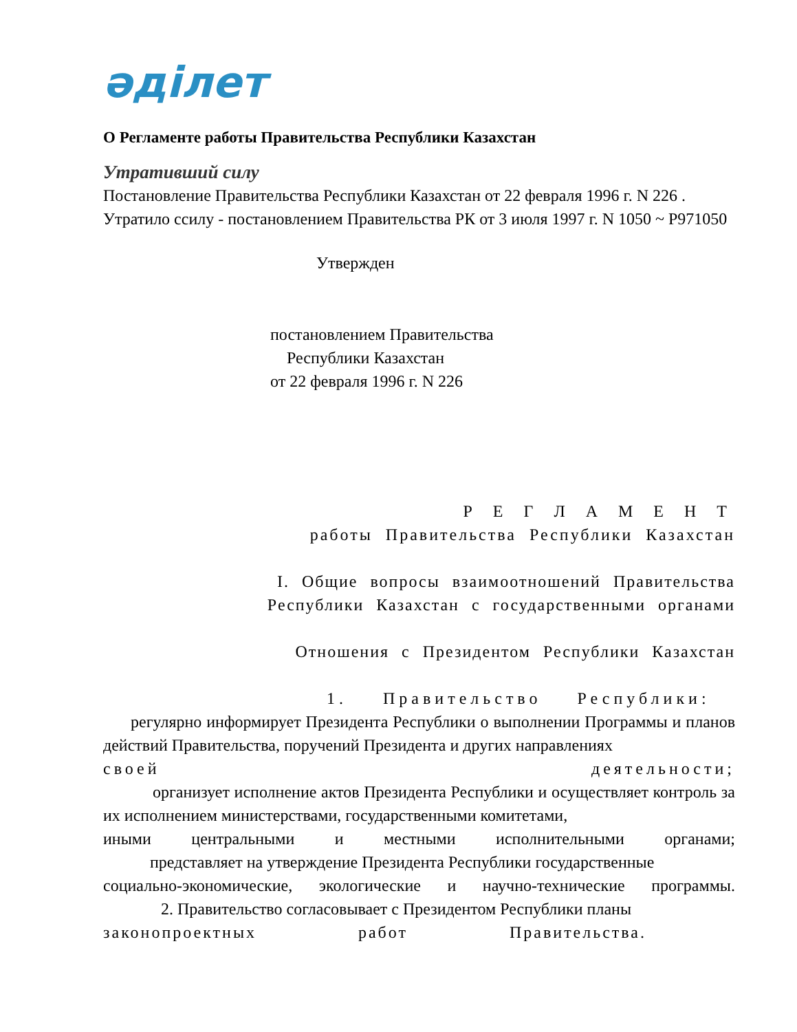әділет
О Регламенте работы Правительства Республики Казахстан
Утративший силу
Постановление Правительства Республики Казахстан от 22 февраля 1996 г. N 226 . Утратило ссилу - постановлением Правительства РК от 3 июля 1997 г. N 1050 ~ P971050
Утвержден
постановлением Правительства
Республики Казахстан
от 22 февраля 1996 г. N 226
Р Е Г Л А М Е Н Т
работы Правительства Республики Казахстан
I. Общие вопросы взаимоотношений Правительства
Республики Казахстан с государственными органами
Отношения с Президентом Республики Казахстан
1. Правительство Республики:
регулярно информирует Президента Республики о выполнении Программы и планов действий Правительства, поручений Президента и других направлениях
своей деятельности;
организует исполнение актов Президента Республики и осуществляет контроль за их исполнением министерствами, государственными комитетами,
иными центральными и местными исполнительными органами;
представляет на утверждение Президента Республики государственные
социально-экономические, экологические и научно-технические программы.
2. Правительство согласовывает с Президентом Республики планы
законопроектных работ Правительства.